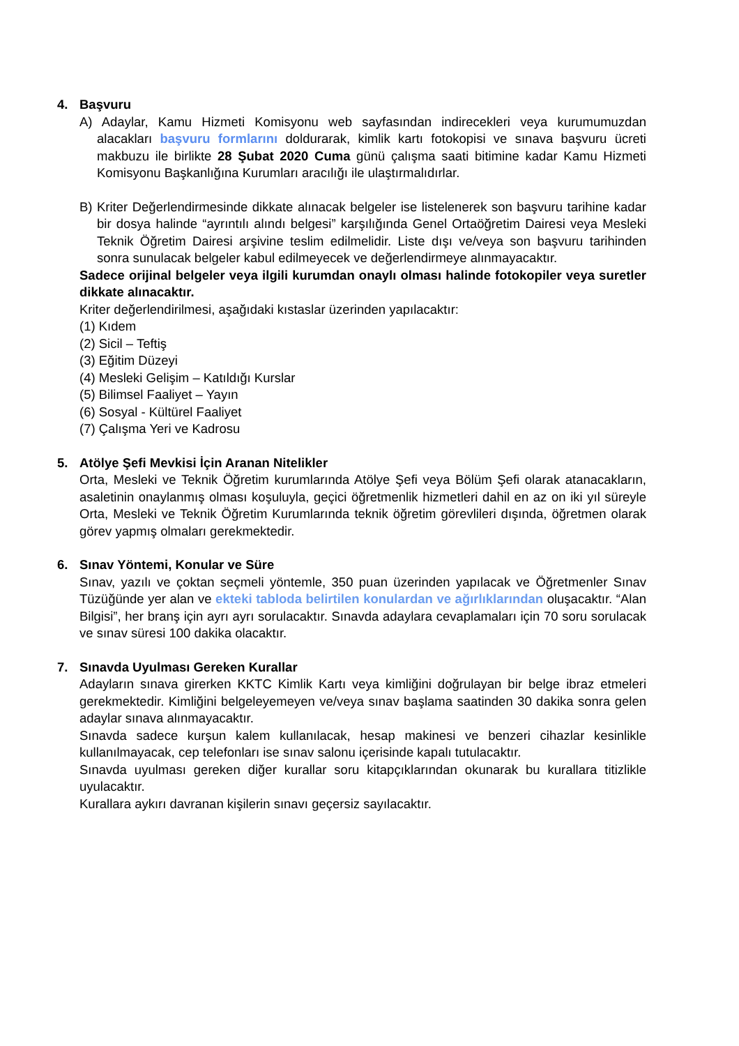4. Başvuru
A) Adaylar, Kamu Hizmeti Komisyonu web sayfasından indirecekleri veya kurumumuzdan alacakları başvuru formlarını doldurarak, kimlik kartı fotokopisi ve sınava başvuru ücreti makbuzu ile birlikte 28 Şubat 2020 Cuma günü çalışma saati bitimine kadar Kamu Hizmeti Komisyonu Başkanlığına Kurumları aracılığı ile ulaştırmalıdırlar.
B) Kriter Değerlendirmesinde dikkate alınacak belgeler ise listelenerek son başvuru tarihine kadar bir dosya halinde “ayrıntılı alındı belgesi” karşılığında Genel Ortaöğretim Dairesi veya Mesleki Teknik Öğretim Dairesi arşivine teslim edilmelidir. Liste dışı ve/veya son başvuru tarihinden sonra sunulacak belgeler kabul edilmeyecek ve değerlendirmeye alınmayacaktır.
Sadece orijinal belgeler veya ilgili kurumdan onaylı olması halinde fotokopiler veya suretler dikkate alınacaktır.
Kriter değerlendirilmesi, aşağıdaki kıstaslar üzerinden yapılacaktır:
(1) Kıdem
(2) Sicil – Teftiş
(3) Eğitim Düzeyi
(4) Mesleki Gelişim – Katıldığı Kurslar
(5) Bilimsel Faaliyet – Yayın
(6) Sosyal - Kültürel Faaliyet
(7) Çalışma Yeri ve Kadrosu
5. Atölye Şefi Mevkisi İçin Aranan Nitelikler
Orta, Mesleki ve Teknik Öğretim kurumlarında Atölye Şefi veya Bölüm Şefi olarak atanacakların, asaletinin onaylanmış olması koşuluyla, geçici öğretmenlik hizmetleri dahil en az on iki yıl süreyle Orta, Mesleki ve Teknik Öğretim Kurumlarında teknik öğretim görevlileri dışında, öğretmen olarak görev yapmış olmaları gerekmektedir.
6. Sınav Yöntemi, Konular ve Süre
Sınav, yazılı ve çoktan seçmeli yöntemle, 350 puan üzerinden yapılacak ve Öğretmenler Sınav Tüzüğünde yer alan ve ekteki tabloda belirtilen konulardan ve ağırlıklarından oluşacaktır. “Alan Bilgisi”, her branş için ayrı ayrı sorulacaktır. Sınavda adaylara cevaplamaları için 70 soru sorulacak ve sınav süresi 100 dakika olacaktır.
7. Sınavda Uyulması Gereken Kurallar
Adayların sınava girerken KKTC Kimlik Kartı veya kimliğini doğrulayan bir belge ibraz etmeleri gerekmektedir. Kimliğini belgeleyemeyen ve/veya sınav başlama saatinden 30 dakika sonra gelen adaylar sınava alınmayacaktır.
Sınavda sadece kurşun kalem kullanılacak, hesap makinesi ve benzeri cihazlar kesinlikle kullanılmayacak, cep telefonları ise sınav salonu içerisinde kapalı tutulacaktır.
Sınavda uyulması gereken diğer kurallar soru kitapçıklarından okunarak bu kurallara titizlikle uyulacaktır.
Kurallara aykırı davranan kişilerin sınavı geçersiz sayılacaktır.